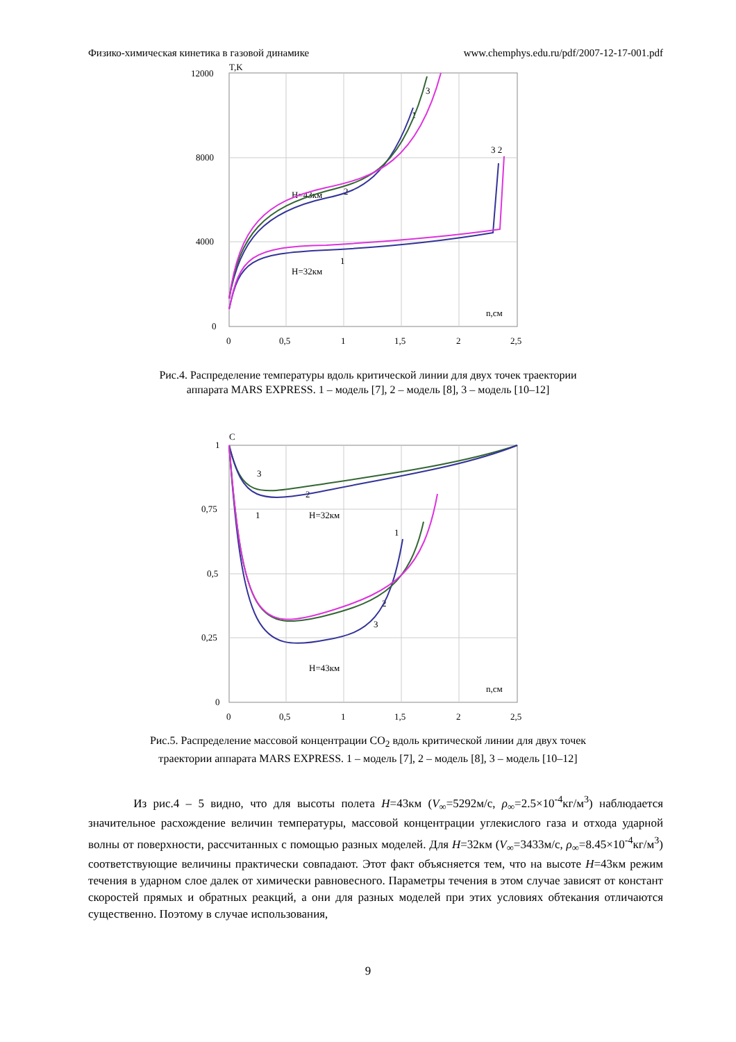Физико-химическая кинетика в газовой динамике www.chemphys.edu.ru/pdf/2007-12-17-001.pdf
T,K
12000
8000
4000
0
0
0,5
1
1,5
2
2,5
n,cм
H=43км
H=32км
2
1
3
3 2
1
Рис.4. Распределение температуры вдоль критической линии для двух точек траектории аппарата MARS EXPRESS. 1 – модель [7], 2 – модель [8], 3 – модель [10–12]
C
1
0,75
0,5
0,25
0
0
0,5
1
1,5
2
2,5
n,cм
H=32км
H=43км
3
2
1
1
2
3
Рис.5. Распределение массовой концентрации CO<sub>2</sub> вдоль критической линии для двух точек траектории аппарата MARS EXPRESS. 1 – модель [7], 2 – модель [8], 3 – модель [10–12]
Из рис.4 – 5 видно, что для высоты полета H=43км (V<sub>∞</sub>=5292м/с, ρ<sub>∞</sub>=2.5×10<sup>-4</sup>кг/м<sup>3</sup>) наблюдается значительное расхождение величин температуры, массовой концентрации углекислого газа и отхода ударной волны от поверхности, рассчитанных с помощью разных моделей. Для H=32км (V<sub>∞</sub>=3433м/с, ρ<sub>∞</sub>=8.45×10<sup>-4</sup>кг/м<sup>3</sup>) соответствующие величины практически совпадают. Этот факт объясняется тем, что на высоте H=43км режим течения в ударном слое далек от химически равновесного. Параметры течения в этом случае зависят от констант скоростей прямых и обратных реакций, а они для разных моделей при этих условиях обтекания отличаются существенно. Поэтому в случае использования,
9